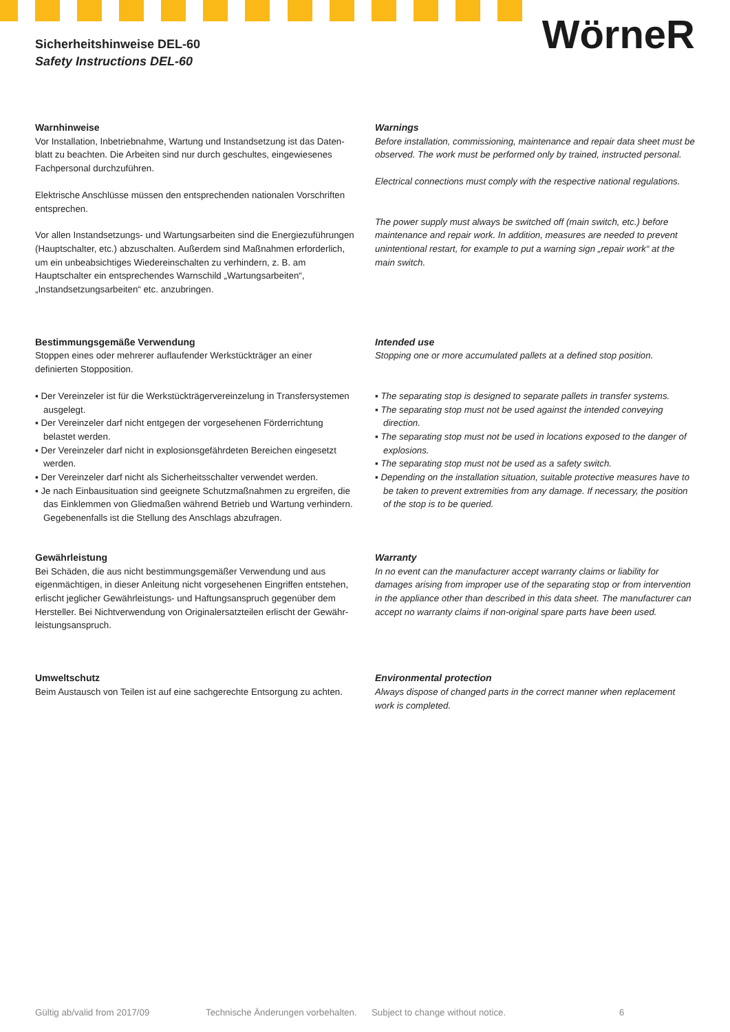Sicherheitshinweise DEL-60
Safety Instructions DEL-60
WörneR
Warnhinweise
Vor Installation, Inbetriebnahme, Wartung und Instandsetzung ist das Daten-blatt zu beachten. Die Arbeiten sind nur durch geschultes, eingewiesenes Fachpersonal durchzuführen.
Elektrische Anschlüsse müssen den entsprechenden nationalen Vorschriften entsprechen.
Vor allen Instandsetzungs- und Wartungsarbeiten sind die Energiezuführungen (Hauptschalter, etc.) abzuschalten. Außerdem sind Maßnahmen erforderlich, um ein unbeabsichtiges Wiedereinschalten zu verhindern, z. B. am Hauptschalter ein entsprechendes Warnschild „Wartungsarbeiten“, „Instandsetzungsarbeiten“ etc. anzubringen.
Warnings
Before installation, commissioning, maintenance and repair data sheet must be observed. The work must be performed only by trained, instructed personal.
Electrical connections must comply with the respective national regulations.
The power supply must always be switched off (main switch, etc.) before maintenance and repair work. In addition, measures are needed to prevent unintentional restart, for example to put a warning sign „repair work“ at the main switch.
Bestimmungsgemäße Verwendung
Stoppen eines oder mehrerer auflaufender Werkstückträger an einer definierten Stopposition.
▪ Der Vereinzeler ist für die Werkstückträgervereinzelung in Transfersystemen ausgelegt.
▪ Der Vereinzeler darf nicht entgegen der vorgesehenen Förderrichtung belastet werden.
▪ Der Vereinzeler darf nicht in explosionsgefährdeten Bereichen eingesetzt werden.
▪ Der Vereinzeler darf nicht als Sicherheitsschalter verwendet werden.
▪ Je nach Einbausituation sind geeignete Schutzmaßnahmen zu ergreifen, die das Einklemmen von Gliedmaßen während Betrieb und Wartung verhindern. Gegebenenfalls ist die Stellung des Anschlags abzufragen.
Intended use
Stopping one or more accumulated pallets at a defined stop position.
▪ The separating stop is designed to separate pallets in transfer systems.
▪ The separating stop must not be used against the intended conveying direction.
▪ The separating stop must not be used in locations exposed to the danger of explosions.
▪ The separating stop must not be used as a safety switch.
▪ Depending on the installation situation, suitable protective measures have to be taken to prevent extremities from any damage. If necessary, the position of the stop is to be queried.
Gewährleistung
Bei Schäden, die aus nicht bestimmungsgemäßer Verwendung und aus eigenmächtigen, in dieser Anleitung nicht vorgesehenen Eingriffen entstehen, erlischt jeglicher Gewährleistungs- und Haftungsanspruch gegenüber dem Hersteller. Bei Nichtverwendung von Originalersatzteilen erlischt der Gewähr-leistungsanspruch.
Warranty
In no event can the manufacturer accept warranty claims or liability for damages arising from improper use of the separating stop or from intervention in the appliance other than described in this data sheet. The manufacturer can accept no warranty claims if non-original spare parts have been used.
Umweltschutz
Beim Austausch von Teilen ist auf eine sachgerechte Entsorgung zu achten.
Environmental protection
Always dispose of changed parts in the correct manner when replacement work is completed.
Gültig ab/valid from 2017/09 Technische Änderungen vorbehalten. Subject to change without notice. 6